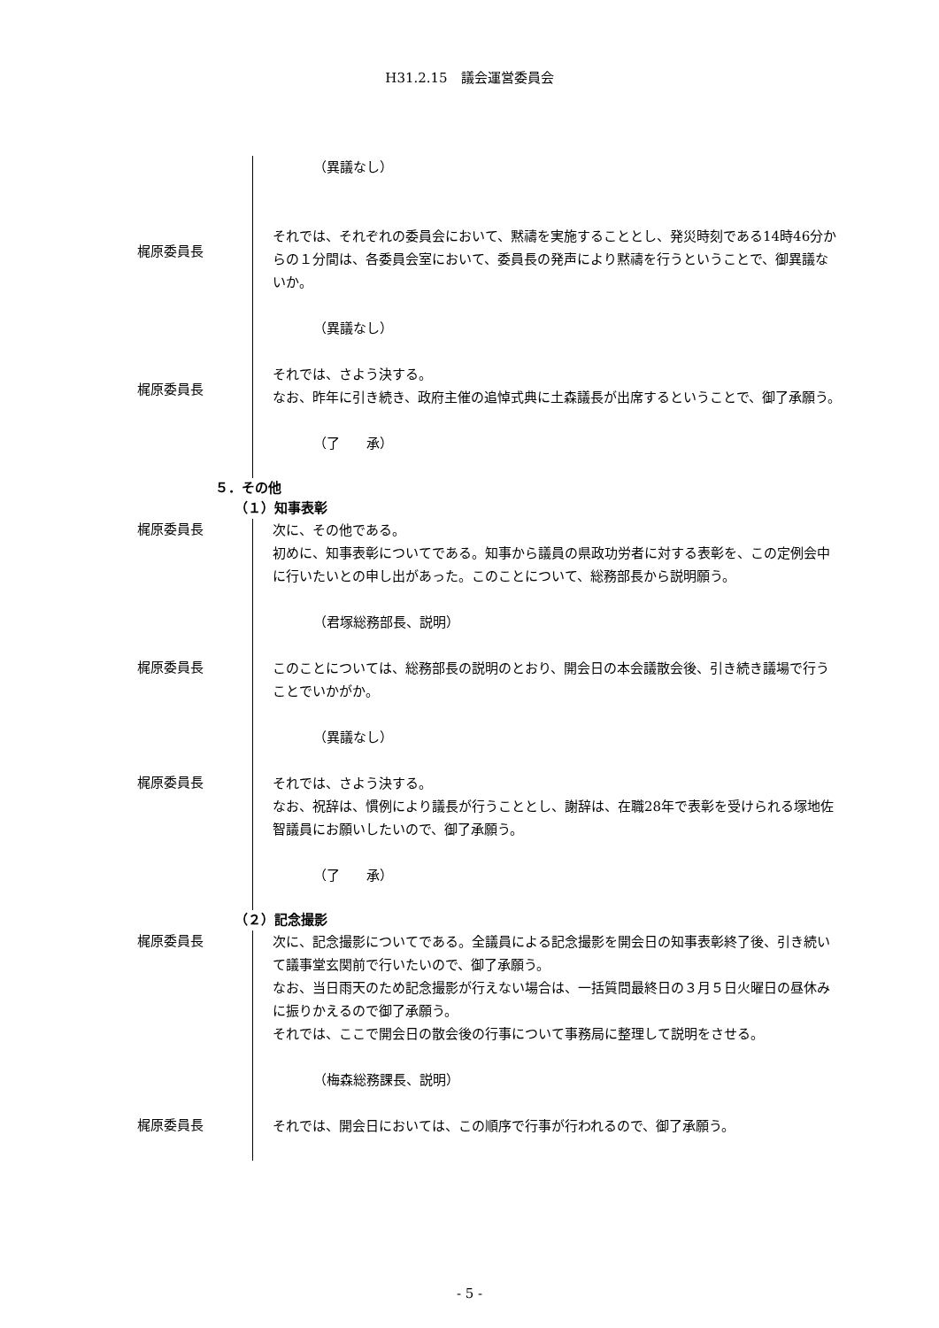H31.2.15　議会運営委員会
（異議なし）
梶原委員長
それでは、それぞれの委員会において、黙禱を実施することとし、発災時刻である14時46分からの１分間は、各委員会室において、委員長の発声により黙禱を行うということで、御異議ないか。
（異議なし）
梶原委員長
それでは、さよう決する。
なお、昨年に引き続き、政府主催の追悼式典に土森議長が出席するということで、御了承願う。
（了　　承）
５．その他
（１）知事表彰
梶原委員長
次に、その他である。
初めに、知事表彰についてである。知事から議員の県政功労者に対する表彰を、この定例会中に行いたいとの申し出があった。このことについて、総務部長から説明願う。
（君塚総務部長、説明）
梶原委員長
このことについては、総務部長の説明のとおり、開会日の本会議散会後、引き続き議場で行うことでいかがか。
（異議なし）
梶原委員長
それでは、さよう決する。
なお、祝辞は、慣例により議長が行うこととし、謝辞は、在職28年で表彰を受けられる塚地佐智議員にお願いしたいので、御了承願う。
（了　　承）
（２）記念撮影
梶原委員長
次に、記念撮影についてである。全議員による記念撮影を開会日の知事表彰終了後、引き続いて議事堂玄関前で行いたいので、御了承願う。
なお、当日雨天のため記念撮影が行えない場合は、一括質問最終日の３月５日火曜日の昼休みに振りかえるので御了承願う。
それでは、ここで開会日の散会後の行事について事務局に整理して説明をさせる。
（梅森総務課長、説明）
梶原委員長
それでは、開会日においては、この順序で行事が行われるので、御了承願う。
- 5 -